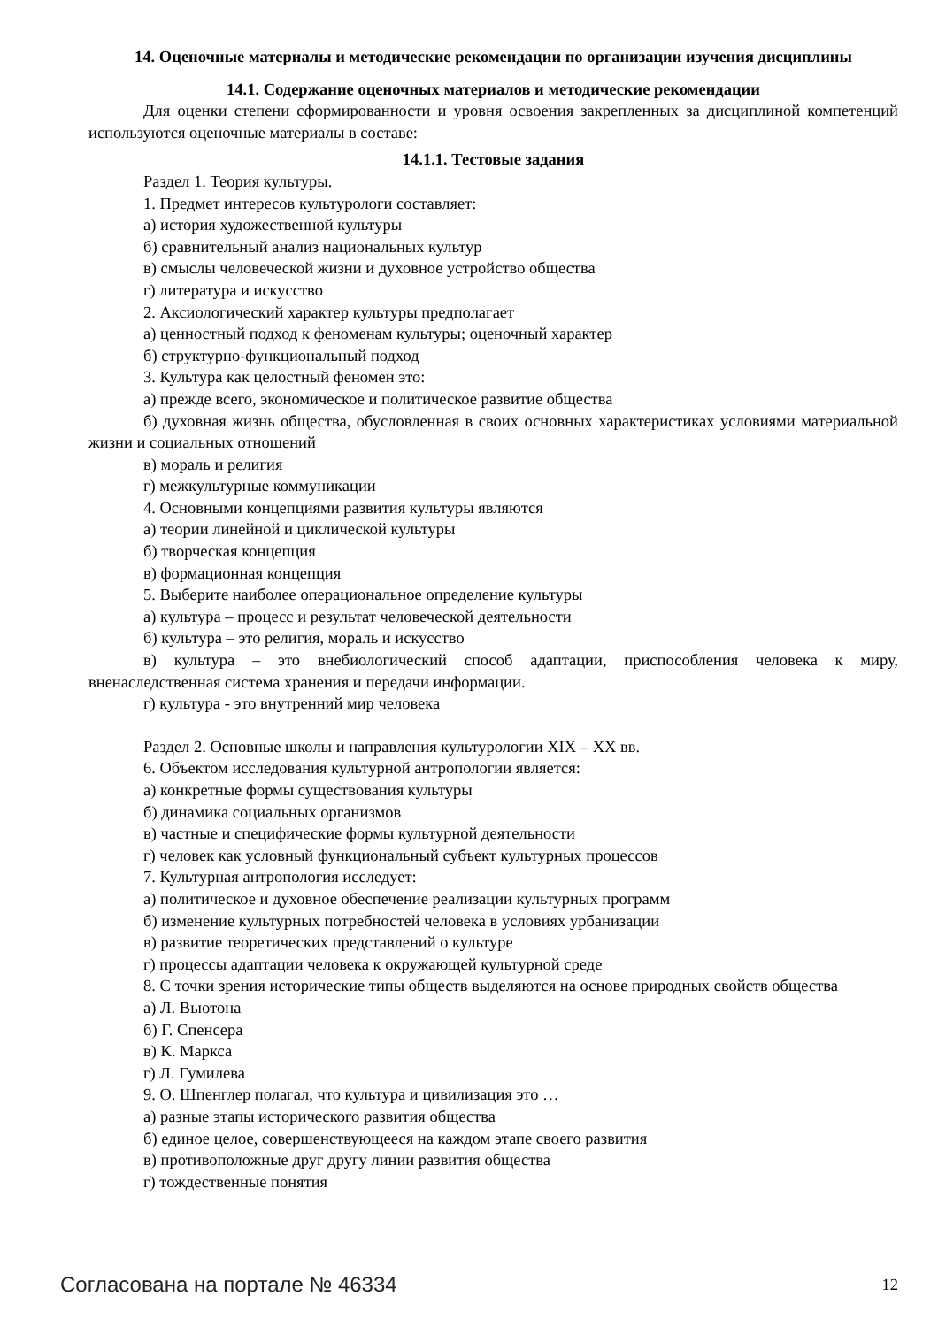14. Оценочные материалы и методические рекомендации по организации изучения дисциплины
14.1. Содержание оценочных материалов и методические рекомендации
Для оценки степени сформированности и уровня освоения закрепленных за дисциплиной компетенций используются оценочные материалы в составе:
14.1.1. Тестовые задания
Раздел 1. Теория культуры.
1. Предмет интересов культурологи составляет:
а) история художественной культуры
б) сравнительный анализ национальных культур
в) смыслы человеческой жизни и духовное устройство общества
г) литература и искусство
2. Аксиологический характер культуры предполагает
а) ценностный подход к феноменам культуры; оценочный характер
б) структурно-функциональный подход
3. Культура как целостный феномен это:
а) прежде всего, экономическое и политическое развитие общества
б) духовная жизнь общества, обусловленная в своих основных характеристиках условиями материальной жизни и социальных отношений
в) мораль и религия
г) межкультурные коммуникации
4. Основными концепциями развития культуры являются
а) теории линейной и циклической культуры
б) творческая концепция
в) формационная концепция
5. Выберите наиболее операциональное определение культуры
а) культура – процесс и результат человеческой деятельности
б) культура – это религия, мораль и искусство
в) культура – это внебиологический способ адаптации, приспособления человека к миру, вненаследственная система хранения и передачи информации.
г) культура - это внутренний мир человека
Раздел 2. Основные школы и направления культурологии XIX – XX вв.
6. Объектом исследования культурной антропологии является:
а) конкретные формы существования культуры
б) динамика социальных организмов
в) частные и специфические формы культурной деятельности
г) человек как условный функциональный субъект культурных процессов
7. Культурная антропология исследует:
а) политическое и духовное обеспечение реализации культурных программ
б) изменение культурных потребностей человека в условиях урбанизации
в) развитие теоретических представлений о культуре
г) процессы адаптации человека к окружающей культурной среде
8. С точки зрения исторические типы обществ выделяются на основе природных свойств общества
а) Л. Вьютона
б) Г. Спенсера
в) К. Маркса
г) Л. Гумилева
9. О. Шпенглер полагал, что культура и цивилизация это …
а) разные этапы исторического развития общества
б) единое целое, совершенствующееся на каждом этапе своего развития
в) противоположные друг другу линии развития общества
г) тождественные понятия
Согласована на портале № 46334 12